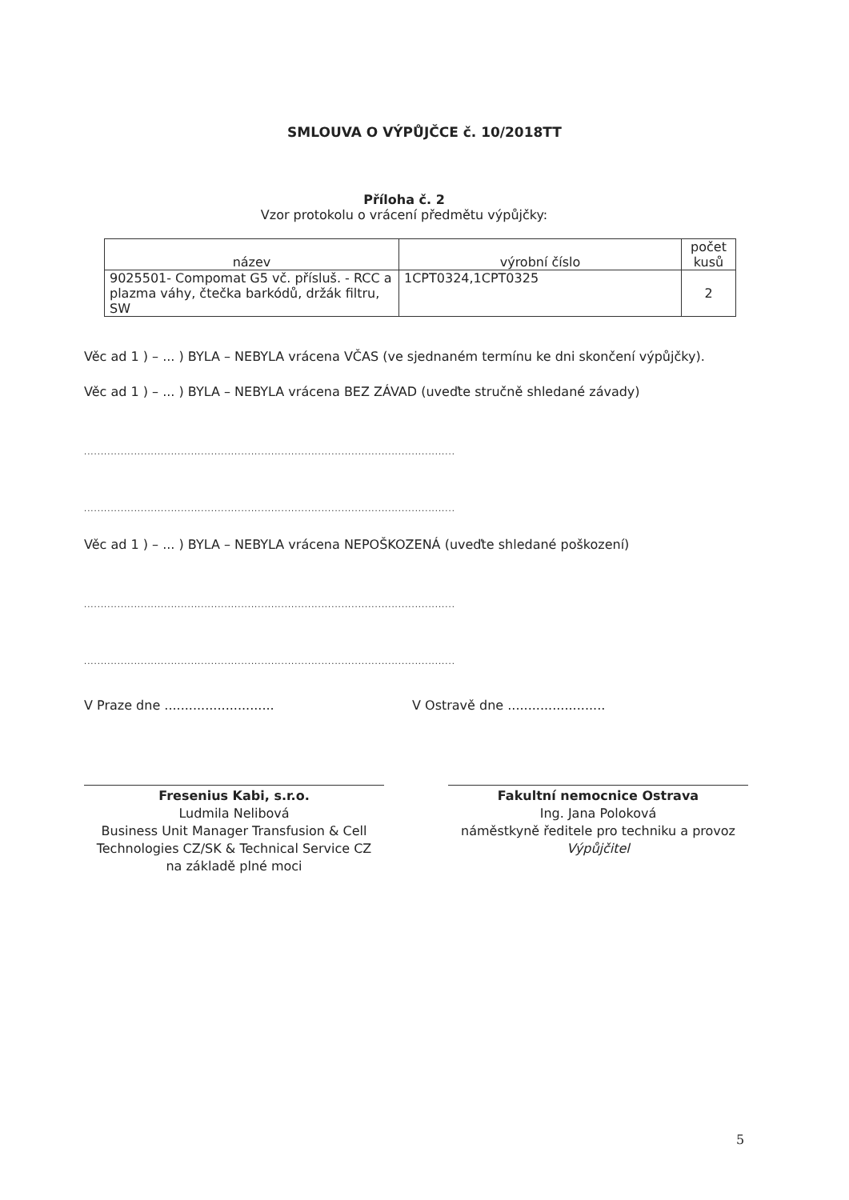SMLOUVA O VÝPŮJČCE č. 10/2018TT
Příloha č. 2
Vzor protokolu o vrácení předmětu výpůjčky:
| název | výrobní číslo | počet kusů |
| --- | --- | --- |
| 9025501- Compomat G5 vč. přísluš. - RCC a plazma váhy, čtečka barkódů, držák filtru, SW | 1CPT0324,1CPT0325 | 2 |
Věc ad 1 ) – ... ) BYLA – NEBYLA vrácena VČAS (ve sjednaném termínu ke dni skončení výpůjčky).
Věc ad 1 ) – ... ) BYLA – NEBYLA vrácena BEZ ZÁVAD (uveďte stručně shledané závady)
...............................................................................................................
...............................................................................................................
Věc ad 1 ) – ... ) BYLA – NEBYLA vrácena NEPOŠKOZENÁ (uveďte shledané poškození)
...............................................................................................................
...............................................................................................................
V Praze dne ........................... V Ostravě dne ........................
Fresenius Kabi, s.r.o.
Ludmila Nelibová
Business Unit Manager Transfusion & Cell Technologies CZ/SK & Technical Service CZ
na základě plné moci
Fakultní nemocnice Ostrava
Ing. Jana Poloková
náměstkyně ředitele pro techniku a provoz
Výpůjčitel
5